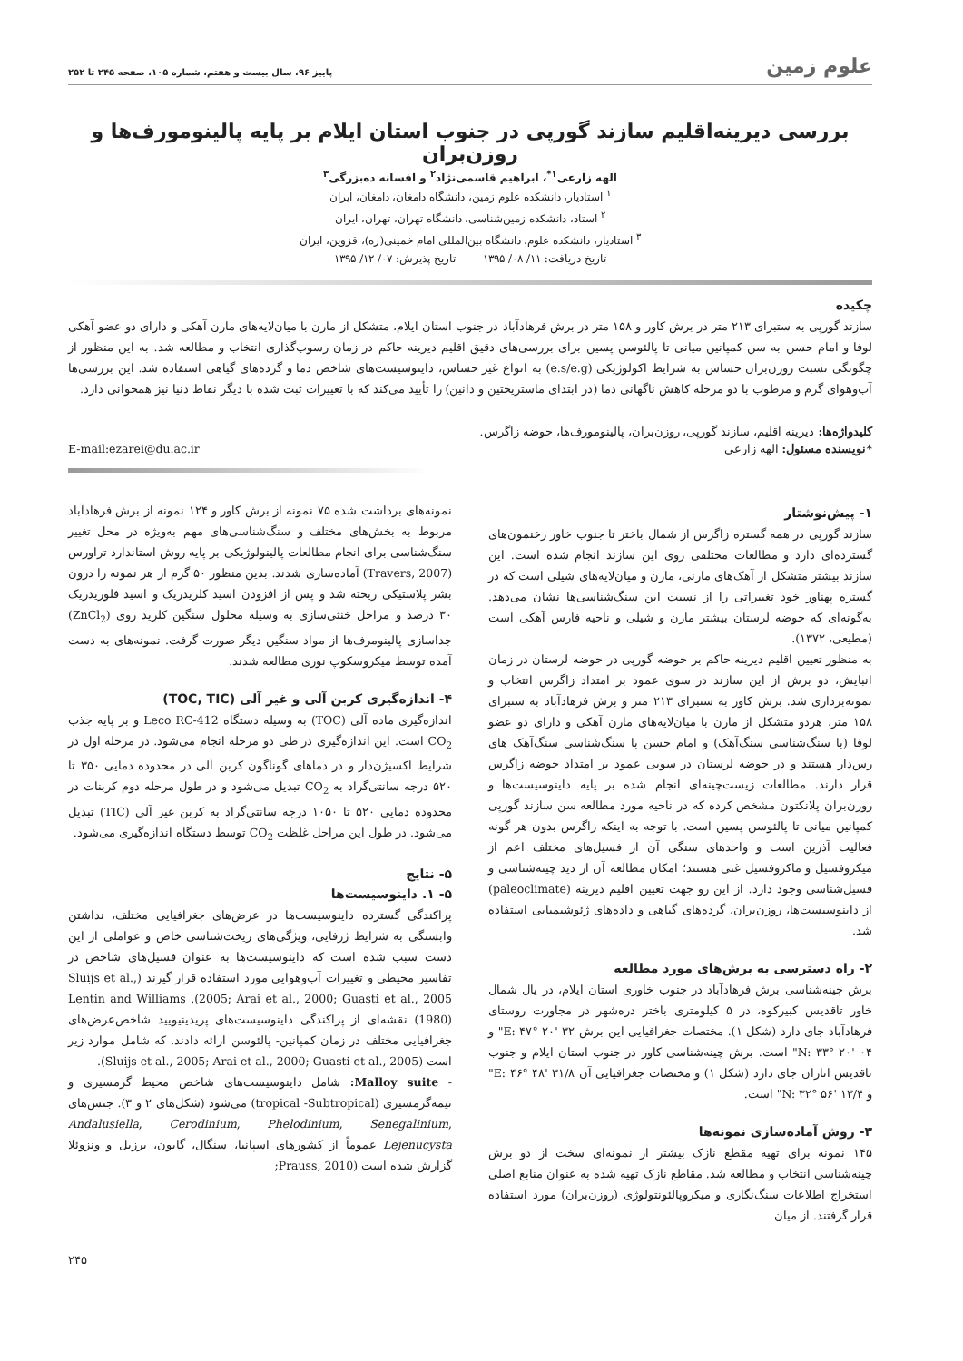علوم زمین پاییز ۹۶، سال بیست و هفتم، شماره ۱۰۵، صفحه ۲۴۵ تا ۲۵۲
بررسی دیرینه‌اقلیم سازند گورپی در جنوب استان ایلام بر پایه پالینومورف‌ها و روزن‌بران
الهه زارعی<sup>۱*</sup>، ابراهیم قاسمی‌نژاد<sup>۲</sup> و افسانه ده‌بزرگی<sup>۳</sup>
<sup>۱</sup> استادیار، دانشکده علوم زمین، دانشگاه دامغان، دامغان، ایران
<sup>۲</sup> استاد، دانشکده زمین‌شناسی، دانشگاه تهران، تهران، ایران
<sup>۳</sup> استادیار، دانشکده علوم، دانشگاه بین‌المللی امام خمینی(ره)، قزوین، ایران
تاریخ دریافت: ۱۱/ ۰۸/ ۱۳۹۵ تاریخ پذیرش: ۰۷/ ۱۲/ ۱۳۹۵
چکیده
سازند گورپی به ستبرای ۲۱۳ متر در برش کاور و ۱۵۸ متر در برش فرهادآباد در جنوب استان ایلام، متشکل از مارن با میان‌لایه‌های مارن آهکی و دارای دو عضو آهکی لوفا و امام حسن به سن کمپانین میانی تا پالئوسن پسین برای بررسی‌های دقیق اقلیم دیرینه حاکم در زمان رسوب‌گذاری انتخاب و مطالعه شد. به این منظور از چگونگی نسبت روزن‌بران حساس به شرایط اکولوژیکی (e.s/e.g) به انواع غیر حساس، داینوسیست‌های شاخص دما و گرده‌های گیاهی استفاده شد. این بررسی‌ها آب‌وهوای گرم و مرطوب با دو مرحله کاهش ناگهانی دما (در ابتدای ماستریختین و دانین) را تأیید می‌کند که با تغییرات ثبت شده با دیگر نقاط دنیا نیز همخوانی دارد.
کلیدواژه‌ها: دیرینه اقلیم، سازند گورپی، روزن‌بران، پالینومورف‌ها، حوضه زاگرس.
*نویسنده مسئول: الهه زارعی E-mail:ezarei@du.ac.ir
۱- پیش‌نوشتار
سازند گورپی در همه گستره زاگرس از شمال باختر تا جنوب خاور رخنمون‌های گسترده‌ای دارد و مطالعات مختلفی روی این سازند انجام شده است. این سازند بیشتر متشکل از آهک‌های مارنی، مارن و میان‌لایه‌های شیلی است که در گستره پهناور خود تغییراتی را از نسبت این سنگ‌شناسی‌ها نشان می‌دهد. به‌گونه‌ای که حوضه لرستان بیشتر مارن و شیلی و ناحیه فارس آهکی است (مطیعی، ۱۳۷۲).
به منظور تعیین اقلیم دیرینه حاکم بر حوضه گورپی در حوضه لرستان در زمان انبایش، دو برش از این سازند در سوی عمود بر امتداد زاگرس انتخاب و نمونه‌برداری شد. برش کاور به ستبرای ۲۱۳ متر و برش فرهادآباد به ستبرای ۱۵۸ متر، هردو متشکل از مارن با میان‌لایه‌های مارن آهکی و دارای دو عضو لوفا (با سنگ‌شناسی سنگ‌آهک) و امام حسن با سنگ‌شناسی سنگ‌آهک های رس‌دار هستند و در حوضه لرستان در سویی عمود بر امتداد حوضه زاگرس قرار دارند. مطالعات زیست‌چینه‌ای انجام شده بر پایه داینوسیست‌ها و روزن‌بران پلانکتون مشخص کرده که در ناحیه مورد مطالعه سن سازند گورپی کمپانین میانی تا پالئوسن پسین است. با توجه به اینکه زاگرس بدون هر گونه فعالیت آذرین است و واحدهای سنگی آن از فسیل‌های مختلف اعم از میکروفسیل و ماکروفسیل غنی هستند؛ امکان مطالعه آن از دید چینه‌شناسی و فسیل‌شناسی وجود دارد. از این رو جهت تعیین اقلیم دیرینه (paleoclimate) از داینوسیست‌ها، روزن‌بران، گرده‌های گیاهی و داده‌های ژئوشیمیایی استفاده شد.
۲- راه دسترسی به برش‌های مورد مطالعه
برش چینه‌شناسی برش فرهادآباد در جنوب خاوری استان ایلام، در یال شمال خاور تاقدیس کبیرکوه، در ۵ کیلومتری باختر دره‌شهر در مجاورت روستای فرهادآباد جای دارد (شکل ۱). مختصات جغرافیایی این برش E: ۴۷° ۲۰' ۳۲" و N: ۳۳° ۲۰' ۰۴" است. برش چینه‌شناسی کاور در جنوب استان ایلام و جنوب تاقدیس اناران جای دارد (شکل ۱) و مختصات جغرافیایی آن E: ۴۶° ۴۸' ۳۱/۸" و N: ۳۲° ۵۶' ۱۳/۴" است.
۳- روش آماده‌سازی نمونه‌ها
۱۴۵ نمونه برای تهیه مقطع نازک بیشتر از نمونه‌ای سخت از دو برش چینه‌شناسی انتخاب و مطالعه شد. مقاطع نازک تهیه شده به عنوان منابع اصلی استخراج اطلاعات سنگ‌نگاری و میکروپالئونتولوژی (روزن‌بران) مورد استفاده قرار گرفتند. از میان
نمونه‌های برداشت شده ۷۵ نمونه از برش کاور و ۱۲۴ نمونه از برش فرهادآباد مربوط به بخش‌های مختلف و سنگ‌شناسی‌های مهم به‌ویژه در محل تغییر سنگ‌شناسی برای انجام مطالعات پالینولوژیکی بر پایه روش استاندارد تراورس (Travers, 2007) آماده‌سازی شدند. بدین منظور ۵۰ گرم از هر نمونه را درون بشر پلاستیکی ریخته شد و پس از افزودن اسید کلریدریک و اسید فلوریدریک ۳۰ درصد و مراحل خنثی‌سازی به وسیله محلول سنگین کلرید روی (ZnCl<sub>2</sub>) جداسازی پالینومرف‌ها از مواد سنگین دیگر صورت گرفت. نمونه‌های به دست آمده توسط میکروسکوپ نوری مطالعه شدند.
۴- اندازه‌گیری کربن آلی و غیر آلی (TOC, TIC)
اندازه‌گیری ماده آلی (TOC) به وسیله دستگاه Leco RC-412 و بر پایه جذب CO<sub>2</sub> است. این اندازه‌گیری در طی دو مرحله انجام می‌شود. در مرحله اول در شرایط اکسیژن‌دار و در دماهای گوناگون کربن آلی در محدوده دمایی ۳۵۰ تا ۵۲۰ درجه سانتی‌گراد به CO<sub>2</sub> تبدیل می‌شود و در طول مرحله دوم کربنات در محدوده دمایی ۵۲۰ تا ۱۰۵۰ درجه سانتی‌گراد به کربن غیر آلی (TIC) تبدیل می‌شود. در طول این مراحل غلظت CO<sub>2</sub> توسط دستگاه اندازه‌گیری می‌شود.
۵- نتایج
۵- ۱. داینوسیست‌ها
پراکندگی گسترده داینوسیست‌ها در عرض‌های جغرافیایی مختلف، نداشتن وابستگی به شرایط ژرفایی، ویژگی‌های ریخت‌شناسی خاص و عواملی از این دست سبب شده است که داینوسیست‌ها به عنوان فسیل‌های شاخص در تفاسیر محیطی و تغییرات آب‌وهوایی مورد استفاده قرار گیرند (Sluijs et al., 2005; Arai et al., 2000; Guasti et al., 2005). Lentin and Williams (1980) نقشه‌ای از پراکندگی داینوسیست‌های پریدینیویید شاخص‌عرض‌های جغرافیایی مختلف در زمان کمپانین- پالئوسن ارائه دادند. که شامل موارد زیر است (Sluijs et al., 2005; Arai et al., 2000; Guasti et al., 2005).
- Malloy suite: شامل داینوسیست‌های شاخص محیط گرمسیری و نیمه‌گرمسیری (tropical -Subtropical) می‌شود (شکل‌های ۲ و ۳). جنس‌های Andalusiella, Cerodinium, Phelodinium, Senegalinium, Lejenucysta عموماً از کشورهای اسپانیا، سنگال، گابون، برزیل و ونزوئلا گزارش شده است (Prauss, 2010;
۲۴۵